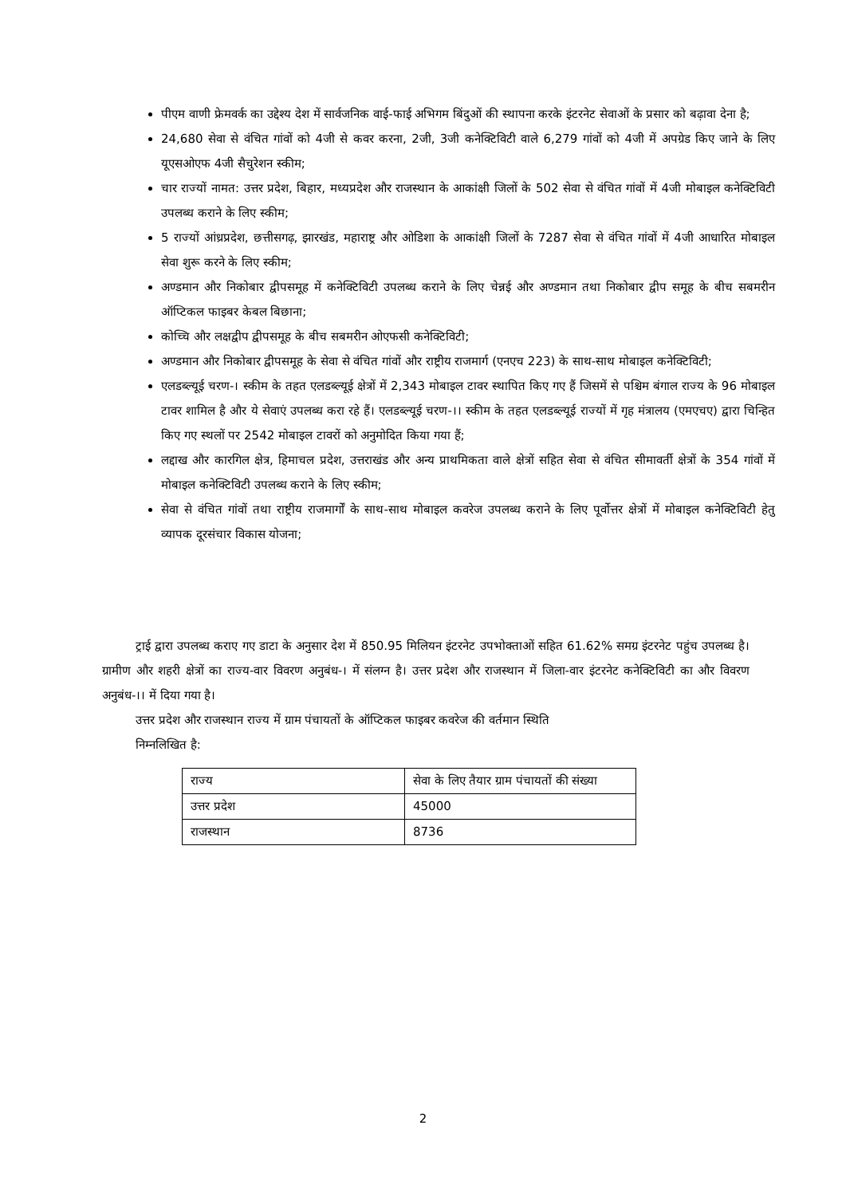पीएम वाणी फ्रेमवर्क का उद्देश्य देश में सार्वजनिक वाई-फाई अभिगम बिंदुओं की स्थापना करके इंटरनेट सेवाओं के प्रसार को बढ़ावा देना है;
24,680 सेवा से वंचित गांवों को 4जी से कवर करना, 2जी, 3जी कनेक्टिविटी वाले 6,279 गांवों को 4जी में अपग्रेड किए जाने के लिए यूएसओएफ 4जी सैचुरेशन स्कीम;
चार राज्यों नामत: उत्तर प्रदेश, बिहार, मध्यप्रदेश और राजस्थान के आकांक्षी जिलों के 502 सेवा से वंचित गांवों में 4जी मोबाइल कनेक्टिविटी उपलब्ध कराने के लिए स्कीम;
5 राज्यों आंध्रप्रदेश, छत्तीसगढ़, झारखंड, महाराष्ट्र और ओडिशा के आकांक्षी जिलों के 7287 सेवा से वंचित गांवों में 4जी आधारित मोबाइल सेवा शुरू करने के लिए स्कीम;
अण्डमान और निकोबार द्वीपसमूह में कनेक्टिविटी उपलब्ध कराने के लिए चेन्नई और अण्डमान तथा निकोबार द्वीप समूह के बीच सबमरीन ऑप्टिकल फाइबर केबल बिछाना;
कोच्चि और लक्षद्वीप द्वीपसमूह के बीच सबमरीन ओएफसी कनेक्टिविटी;
अण्डमान और निकोबार द्वीपसमूह के सेवा से वंचित गांवों और राष्ट्रीय राजमार्ग (एनएच 223) के साथ-साथ मोबाइल कनेक्टिविटी;
एलडब्ल्यूई चरण-। स्कीम के तहत एलडब्ल्यूई क्षेत्रों में 2,343 मोबाइल टावर स्थापित किए गए हैं जिसमें से पश्चिम बंगाल राज्य के 96 मोबाइल टावर शामिल है और ये सेवाएं उपलब्ध करा रहे हैं। एलडब्ल्यूई चरण-।। स्कीम के तहत एलडब्ल्यूई राज्यों में गृह मंत्रालय (एमएचए) द्वारा चिन्हित किए गए स्थलों पर 2542 मोबाइल टावरों को अनुमोदित किया गया हैं;
लद्दाख और कारगिल क्षेत्र, हिमाचल प्रदेश, उत्तराखंड और अन्य प्राथमिकता वाले क्षेत्रों सहित सेवा से वंचित सीमावर्ती क्षेत्रों के 354 गांवों में मोबाइल कनेक्टिविटी उपलब्ध कराने के लिए स्कीम;
सेवा से वंचित गांवों तथा राष्ट्रीय राजमार्गों के साथ-साथ मोबाइल कवरेज उपलब्ध कराने के लिए पूर्वोत्तर क्षेत्रों में मोबाइल कनेक्टिविटी हेतु व्यापक दूरसंचार विकास योजना;
ट्राई द्वारा उपलब्ध कराए गए डाटा के अनुसार देश में 850.95 मिलियन इंटरनेट उपभोक्ताओं सहित 61.62% समग्र इंटरनेट पहुंच उपलब्ध है। ग्रामीण और शहरी क्षेत्रों का राज्य-वार विवरण अनुबंध-। में संलग्न है। उत्तर प्रदेश और राजस्थान में जिला-वार इंटरनेट कनेक्टिविटी का और विवरण अनुबंध-।। में दिया गया है।
उत्तर प्रदेश और राजस्थान राज्य में ग्राम पंचायतों के ऑप्टिकल फाइबर कवरेज की वर्तमान स्थिति
निम्नलिखित है:
| राज्य | सेवा के लिए तैयार ग्राम पंचायतों की संख्या |
| उत्तर प्रदेश | 45000 |
| राजस्थान | 8736 |
2